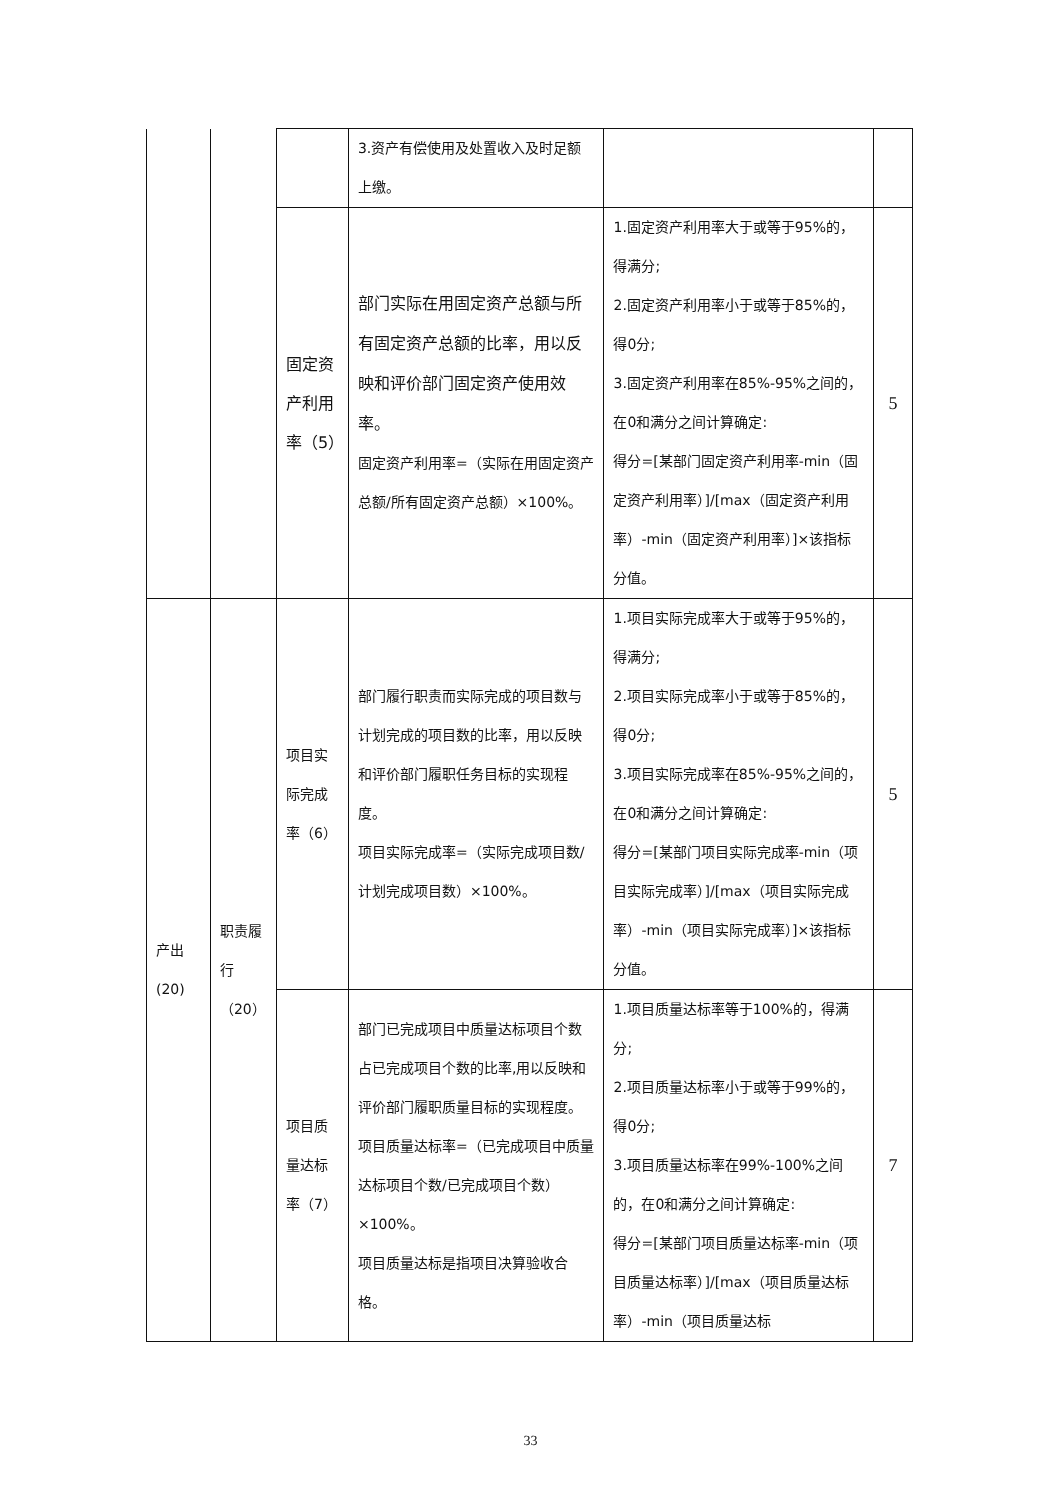| | | | 3.资产有偿使用及处置收入及时足额上缴。 | | |
| | | 固定资产利用率（5） | 部门实际在用固定资产总额与所有固定资产总额的比率，用以反映和评价部门固定资产使用效率。 固定资产利用率=（实际在用固定资产总额/所有固定资产总额）×100%。 | 1.固定资产利用率大于或等于95%的，得满分; 2.固定资产利用率小于或等于85%的，得0分; 3.固定资产利用率在85%-95%之间的，在0和满分之间计算确定: 得分=[某部门固定资产利用率-min（固定资产利用率）]/[max（固定资产利用率）-min（固定资产利用率）]×该指标分值。 | 5 |
| 产出(20) | 职责履行（20） | 项目实际完成率（6） | 部门履行职责而实际完成的项目数与计划完成的项目数的比率，用以反映和评价部门履职任务目标的实现程度。 项目实际完成率=（实际完成项目数/计划完成项目数）×100%。 | 1.项目实际完成率大于或等于95%的，得满分; 2.项目实际完成率小于或等于85%的，得0分; 3.项目实际完成率在85%-95%之间的，在0和满分之间计算确定: 得分=[某部门项目实际完成率-min（项目实际完成率）]/[max（项目实际完成率）-min（项目实际完成率）]×该指标分值。 | 5 |
| | | 项目质量达标率（7） | 部门已完成项目中质量达标项目个数占已完成项目个数的比率,用以反映和评价部门履职质量目标的实现程度。 项目质量达标率=（已完成项目中质量达标项目个数/已完成项目个数）×100%。 项目质量达标是指项目决算验收合格。 | 1.项目质量达标率等于100%的，得满分; 2.项目质量达标率小于或等于99%的，得0分; 3.项目质量达标率在99%-100%之间的，在0和满分之间计算确定: 得分=[某部门项目质量达标率-min（项目质量达标率）]/[max（项目质量达标率）-min（项目质量达标 | 7 |
33